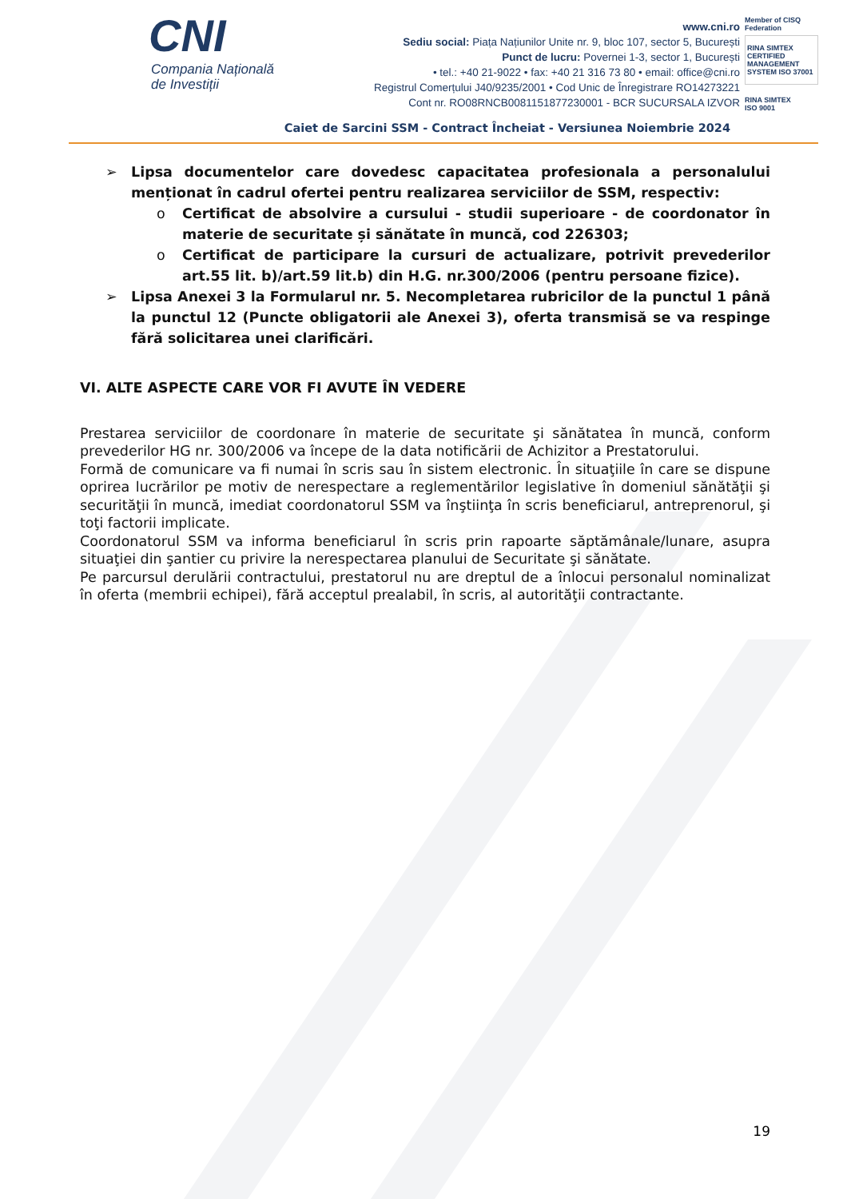CNI
Compania Națională
de Investiții
www.cni.ro
Sediu social: Piața Națiunilor Unite nr. 9, bloc 107, sector 5, București
Punct de lucru: Povernei 1-3, sector 1, București
• tel.: +40 21-9022 • fax: +40 21 316 73 80 • email: office@cni.ro
Registrul Comerțului J40/9235/2001 • Cod Unic de Înregistrare RO14273221
Cont nr. RO08RNCB0081151877230001 - BCR SUCURSALA IZVOR
Member of CISQ Federation
RINA SIMTEX
CERTIFIED MANAGEMENT SYSTEM ISO 37001
RINA SIMTEX
ISO 9001
Caiet de Sarcini SSM - Contract Încheiat - Versiunea Noiembrie 2024
➢ Lipsa documentelor care dovedesc capacitatea profesionala a personalului menționat în cadrul ofertei pentru realizarea serviciilor de SSM, respectiv:
o Certificat de absolvire a cursului - studii superioare - de coordonator în materie de securitate și sănătate în muncă, cod 226303;
o Certificat de participare la cursuri de actualizare, potrivit prevederilor art.55 lit. b)/art.59 lit.b) din H.G. nr.300/2006 (pentru persoane fizice).
➢ Lipsa Anexei 3 la Formularul nr. 5. Necompletarea rubricilor de la punctul 1 până la punctul 12 (Puncte obligatorii ale Anexei 3), oferta transmisă se va respinge fără solicitarea unei clarificări.
VI. ALTE ASPECTE CARE VOR FI AVUTE ÎN VEDERE
Prestarea serviciilor de coordonare în materie de securitate şi sănătatea în muncă, conform prevederilor HG nr. 300/2006 va începe de la data notificării de Achizitor a Prestatorului.
Formă de comunicare va fi numai în scris sau în sistem electronic. În situaţiile în care se dispune oprirea lucrărilor pe motiv de nerespectare a reglementărilor legislative în domeniul sănătăţii şi securităţii în muncă, imediat coordonatorul SSM va înştiinţa în scris beneficiarul, antreprenorul, şi toţi factorii implicate.
Coordonatorul SSM va informa beneficiarul în scris prin rapoarte săptămânale/lunare, asupra situaţiei din şantier cu privire la nerespectarea planului de Securitate şi sănătate.
Pe parcursul derulării contractului, prestatorul nu are dreptul de a înlocui personalul nominalizat în oferta (membrii echipei), fără acceptul prealabil, în scris, al autorităţii contractante.
19